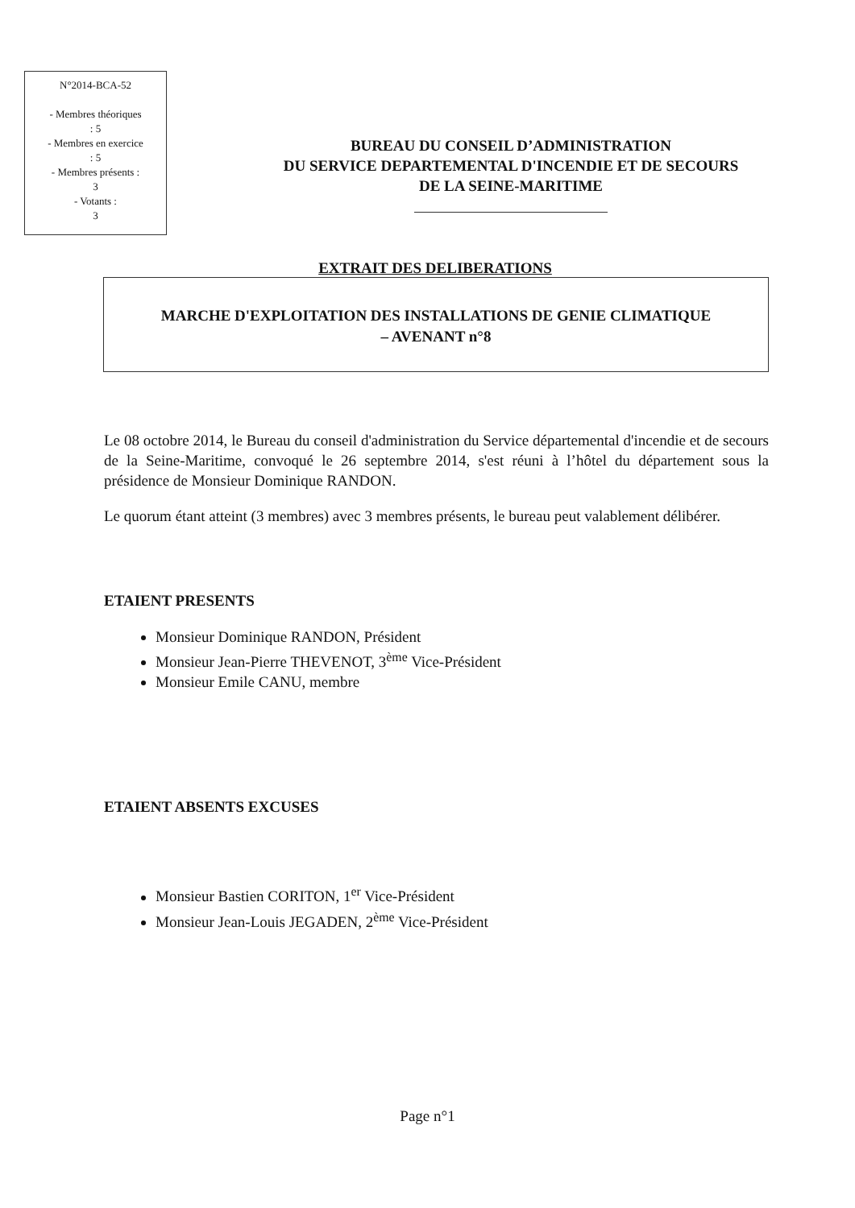N°2014-BCA-52
- Membres théoriques
: 5
- Membres en exercice
: 5
- Membres présents :
3
- Votants :
3
BUREAU DU CONSEIL D’ADMINISTRATION
DU SERVICE DEPARTEMENTAL D'INCENDIE ET DE SECOURS
DE LA SEINE-MARITIME
EXTRAIT DES DELIBERATIONS
MARCHE D'EXPLOITATION DES INSTALLATIONS DE GENIE CLIMATIQUE
– AVENANT n°8
Le 08 octobre 2014, le Bureau du conseil d'administration du Service départemental d'incendie et de secours de la Seine-Maritime, convoqué le 26 septembre 2014, s'est réuni à l’hôtel du département sous la présidence de Monsieur Dominique RANDON.
Le quorum étant atteint (3 membres) avec 3 membres présents, le bureau peut valablement délibérer.
ETAIENT PRESENTS
Monsieur Dominique RANDON, Président
Monsieur Jean-Pierre THEVENOT, 3<sup>ème</sup> Vice-Président
Monsieur Emile CANU, membre
ETAIENT ABSENTS EXCUSES
Monsieur Bastien CORITON, 1<sup>er</sup> Vice-Président
Monsieur Jean-Louis JEGADEN, 2<sup>ème</sup> Vice-Président
Page n°1